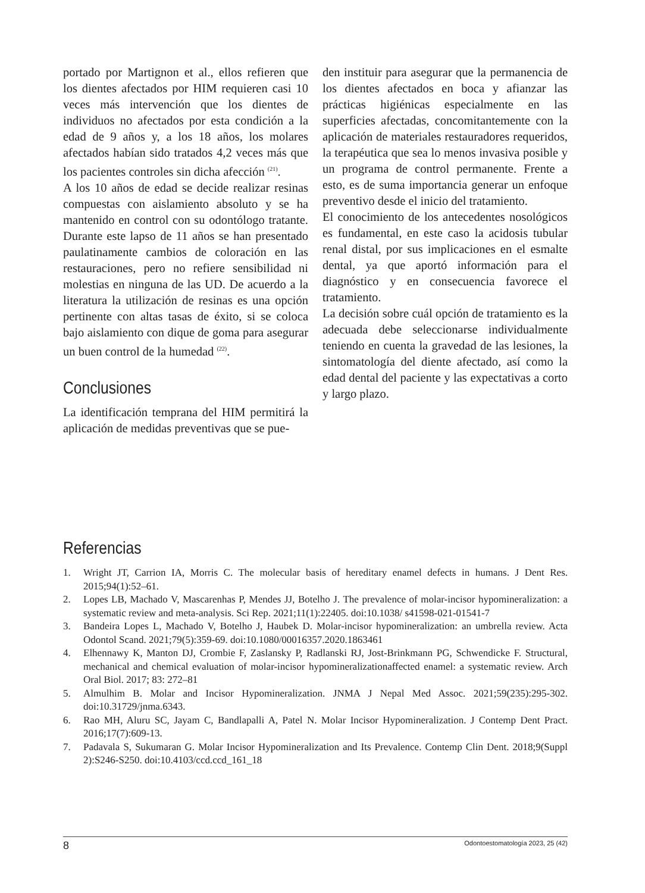portado por Martignon et al., ellos refieren que los dientes afectados por HIM requieren casi 10 veces más intervención que los dientes de individuos no afectados por esta condición a la edad de 9 años y, a los 18 años, los molares afectados habían sido tratados 4,2 veces más que los pacientes controles sin dicha afección <sup>(21)</sup>.
A los 10 años de edad se decide realizar resinas compuestas con aislamiento absoluto y se ha mantenido en control con su odontólogo tratante. Durante este lapso de 11 años se han presentado paulatinamente cambios de coloración en las restauraciones, pero no refiere sensibilidad ni molestias en ninguna de las UD. De acuerdo a la literatura la utilización de resinas es una opción pertinente con altas tasas de éxito, si se coloca bajo aislamiento con dique de goma para asegurar un buen control de la humedad <sup>(22)</sup>.
Conclusiones
La identificación temprana del HIM permitirá la aplicación de medidas preventivas que se pue-
den instituir para asegurar que la permanencia de los dientes afectados en boca y afianzar las prácticas higiénicas especialmente en las superficies afectadas, concomitantemente con la aplicación de materiales restauradores requeridos, la terapéutica que sea lo menos invasiva posible y un programa de control permanente. Frente a esto, es de suma importancia generar un enfoque preventivo desde el inicio del tratamiento.
El conocimiento de los antecedentes nosológicos es fundamental, en este caso la acidosis tubular renal distal, por sus implicaciones en el esmalte dental, ya que aportó información para el diagnóstico y en consecuencia favorece el tratamiento.
La decisión sobre cuál opción de tratamiento es la adecuada debe seleccionarse individualmente teniendo en cuenta la gravedad de las lesiones, la sintomatología del diente afectado, así como la edad dental del paciente y las expectativas a corto y largo plazo.
Referencias
1. Wright JT, Carrion IA, Morris C. The molecular basis of hereditary enamel defects in humans. J Dent Res. 2015;94(1):52–61.
2. Lopes LB, Machado V, Mascarenhas P, Mendes JJ, Botelho J. The prevalence of molar-incisor hypomineralization: a systematic review and meta-analysis. Sci Rep. 2021;11(1):22405. doi:10.1038/ s41598-021-01541-7
3. Bandeira Lopes L, Machado V, Botelho J, Haubek D. Molar-incisor hypomineralization: an umbrella review. Acta Odontol Scand. 2021;79(5):359-69. doi:10.1080/00016357.2020.1863461
4. Elhennawy K, Manton DJ, Crombie F, Zaslansky P, Radlanski RJ, Jost-Brinkmann PG, Schwendicke F. Structural, mechanical and chemical evaluation of molar-incisor hypomineralizationaffected enamel: a systematic review. Arch Oral Biol. 2017; 83: 272–81
5. Almulhim B. Molar and Incisor Hypomineralization. JNMA J Nepal Med Assoc. 2021;59(235):295-302. doi:10.31729/jnma.6343.
6. Rao MH, Aluru SC, Jayam C, Bandlapalli A, Patel N. Molar Incisor Hypomineralization. J Contemp Dent Pract. 2016;17(7):609-13.
7. Padavala S, Sukumaran G. Molar Incisor Hypomineralization and Its Prevalence. Contemp Clin Dent. 2018;9(Suppl 2):S246-S250. doi:10.4103/ccd.ccd_161_18
8 Odontoestomatología 2023, 25 (42)